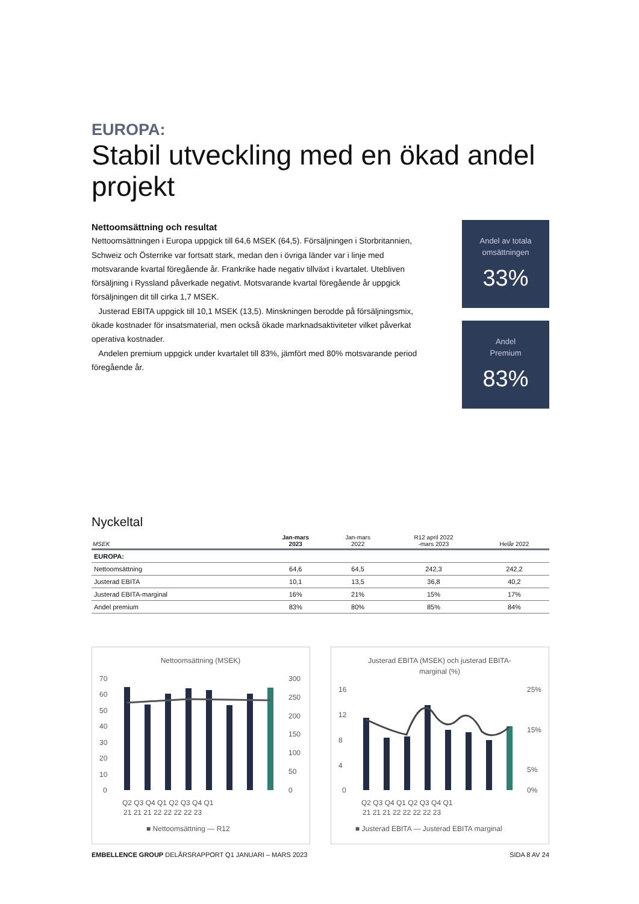EUROPA:
Stabil utveckling med en ökad andel projekt
Nettoomsättning och resultat
Nettoomsättningen i Europa uppgick till 64,6 MSEK (64,5). Försäljningen i Storbritannien, Schweiz och Österrike var fortsatt stark, medan den i övriga länder var i linje med motsvarande kvartal föregående år. Frankrike hade negativ tillväxt i kvartalet. Utebliven försäljning i Ryssland påverkade negativt. Motsvarande kvartal föregående år uppgick försäljningen dit till cirka 1,7 MSEK.
Justerad EBITA uppgick till 10,1 MSEK (13,5). Minskningen berodde på försäljningsmix, ökade kostnader för insatsmaterial, men också ökade marknadsaktiviteter vilket påverkat operativa kostnader.
Andelen premium uppgick under kvartalet till 83%, jämfört med 80% motsvarande period föregående år.
Andel av totala
omsättningen
33%
Andel
Premium
83%
Nyckeltal
| MSEK | Jan-mars 2023 | Jan-mars 2022 | R12 april 2022 -mars 2023 | Helår 2022 |
| --- | --- | --- | --- | --- |
| EUROPA: | | | | |
| Nettoomsättning | 64,6 | 64,5 | 242,3 | 242,2 |
| Justerad EBITA | 10,1 | 13,5 | 36,8 | 40,2 |
| Justerad EBITA-marginal | 16% | 21% | 15% | 17% |
| Andel premium | 83% | 80% | 85% | 84% |
Nettoomsättning (MSEK)
70
60
50
40
30
20
10
0
300
250
200
150
100
50
0
Q2 Q3 Q4 Q1 Q2 Q3 Q4 Q1
21 21 21 22 22 22 22 23
■ Nettoomsättning — R12
Justerad EBITA (MSEK) och justerad EBITA-
marginal (%)
16
12
8
4
0
25%
15%
5%
0%
Q2 Q3 Q4 Q1 Q2 Q3 Q4 Q1
21 21 21 22 22 22 22 23
■ Justerad EBITA — Justerad EBITA marginal
EMBELLENCE GROUP DELÅRSRAPPORT Q1 JANUARI – MARS 2023 SIDA 8 AV 24